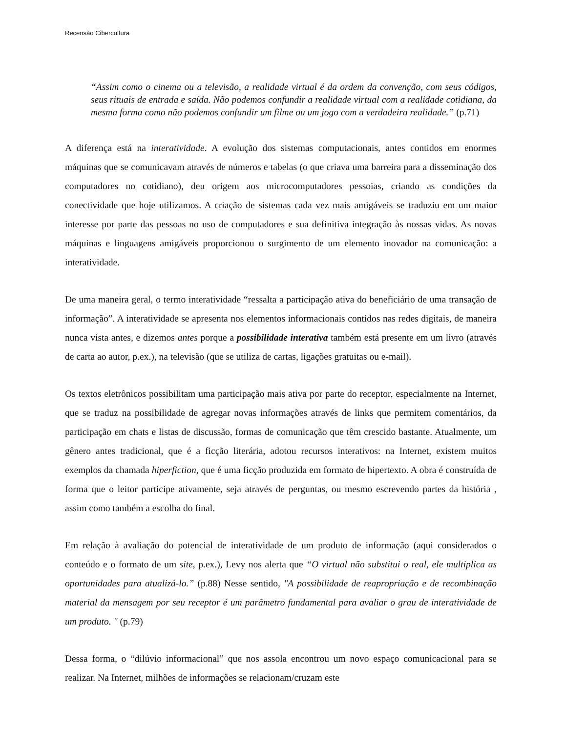Recensão Cibercultura
“Assim como o cinema ou a televisão, a realidade virtual é da ordem da convenção, com seus códigos, seus rituais de entrada e saída. Não podemos confundir a realidade virtual com a realidade cotidiana, da mesma forma como não podemos confundir um filme ou um jogo com a verdadeira realidade.” (p.71)
A diferença está na interatividade. A evolução dos sistemas computacionais, antes contidos em enormes máquinas que se comunicavam através de números e tabelas (o que criava uma barreira para a disseminação dos computadores no cotidiano), deu origem aos microcomputadores pessoias, criando as condições da conectividade que hoje utilizamos. A criação de sistemas cada vez mais amigáveis se traduziu em um maior interesse por parte das pessoas no uso de computadores e sua definitiva integração às nossas vidas. As novas máquinas e linguagens amigáveis proporcionou o surgimento de um elemento inovador na comunicação: a interatividade.
De uma maneira geral, o termo interatividade “ressalta a participação ativa do beneficiário de uma transação de informação”. A interatividade se apresenta nos elementos informacionais contidos nas redes digitais, de maneira nunca vista antes, e dizemos antes porque a possibilidade interativa também está presente em um livro (através de carta ao autor, p.ex.), na televisão (que se utiliza de cartas, ligações gratuitas ou e-mail).
Os textos eletrônicos possibilitam uma participação mais ativa por parte do receptor, especialmente na Internet, que se traduz na possibilidade de agregar novas informações através de links que permitem comentários, da participação em chats e listas de discussão, formas de comunicação que têm crescido bastante. Atualmente, um gênero antes tradicional, que é a ficção literária, adotou recursos interativos: na Internet, existem muitos exemplos da chamada hiperfiction, que é uma ficção produzida em formato de hipertexto. A obra é construída de forma que o leitor participe ativamente, seja através de perguntas, ou mesmo escrevendo partes da história , assim como também a escolha do final.
Em relação à avaliação do potencial de interatividade de um produto de informação (aqui considerados o conteúdo e o formato de um site, p.ex.), Levy nos alerta que “O virtual não substitui o real, ele multiplica as oportunidades para atualizá-lo.” (p.88) Nesse sentido, "A possibilidade de reapropriação e de recombinação material da mensagem por seu receptor é um parâmetro fundamental para avaliar o grau de interatividade de um produto. " (p.79)
Dessa forma, o “dilúvio informacional” que nos assola encontrou um novo espaço comunicacional para se realizar. Na Internet, milhões de informações se relacionam/cruzam este